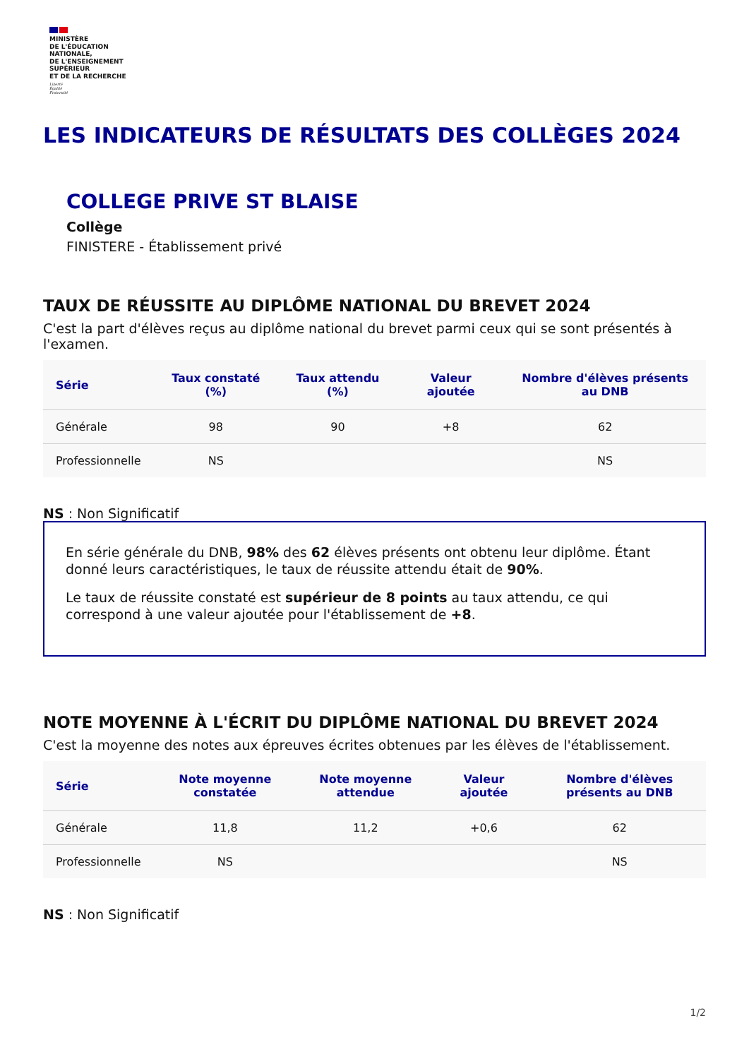MINISTÈRE
DE L'ÉDUCATION
NATIONALE,
DE L'ENSEIGNEMENT
SUPÉRIEUR
ET DE LA RECHERCHE
Liberté
Égalité
Fraternité
LES INDICATEURS DE RÉSULTATS DES COLLÈGES 2024
COLLEGE PRIVE ST BLAISE
Collège
FINISTERE - Établissement privé
TAUX DE RÉUSSITE AU DIPLÔME NATIONAL DU BREVET 2024
C'est la part d'élèves reçus au diplôme national du brevet parmi ceux qui se sont présentés à l'examen.
| Série | Taux constaté (%) | Taux attendu (%) | Valeur ajoutée | Nombre d'élèves présents au DNB |
| --- | --- | --- | --- | --- |
| Générale | 98 | 90 | +8 | 62 |
| Professionnelle | NS | | | NS |
NS : Non Significatif
En série générale du DNB, 98% des 62 élèves présents ont obtenu leur diplôme. Étant donné leurs caractéristiques, le taux de réussite attendu était de 90%.
Le taux de réussite constaté est supérieur de 8 points au taux attendu, ce qui correspond à une valeur ajoutée pour l'établissement de +8.
NOTE MOYENNE À L'ÉCRIT DU DIPLÔME NATIONAL DU BREVET 2024
C'est la moyenne des notes aux épreuves écrites obtenues par les élèves de l'établissement.
| Série | Note moyenne constatée | Note moyenne attendue | Valeur ajoutée | Nombre d'élèves présents au DNB |
| --- | --- | --- | --- | --- |
| Générale | 11,8 | 11,2 | +0,6 | 62 |
| Professionnelle | NS | | | NS |
NS : Non Significatif
1/2